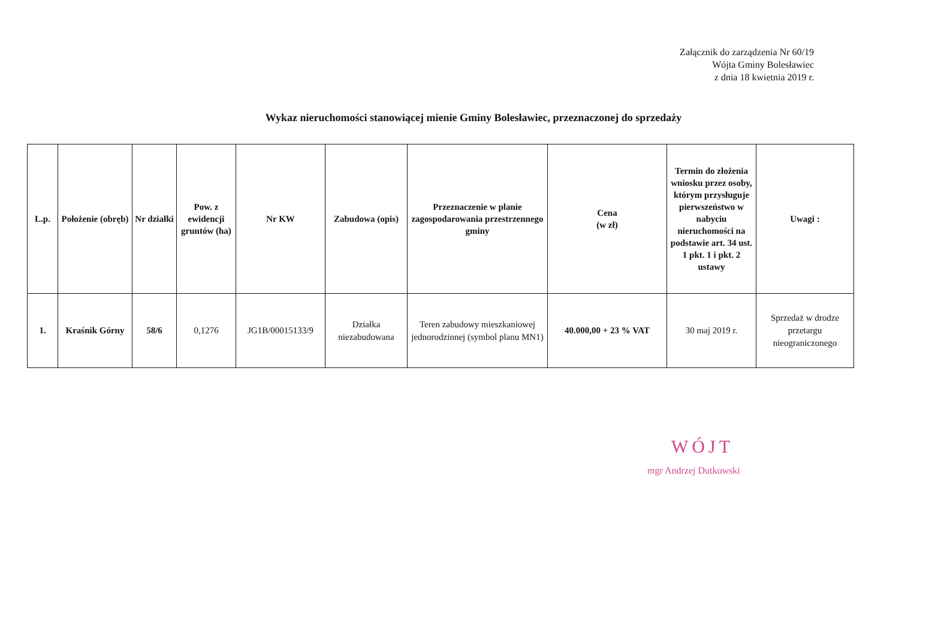Załącznik do zarządzenia Nr 60/19
Wójta Gminy Bolesławiec
z dnia 18 kwietnia 2019 r.
Wykaz nieruchomości stanowiącej mienie Gminy Bolesławiec, przeznaczonej do sprzedaży
| L.p. | Położenie (obręb) | Nr działki | Pow. z ewidencji gruntów (ha) | Nr KW | Zabudowa (opis) | Przeznaczenie w planie zagospodarowania przestrzennego gminy | Cena (w zł) | Termin do złożenia wniosku przez osoby, którym przysługuje pierwszeństwo w nabyciu nieruchomości na podstawie art. 34 ust. 1 pkt. 1 i pkt. 2 ustawy | Uwagi : |
| --- | --- | --- | --- | --- | --- | --- | --- | --- | --- |
| 1. | Kraśnik Górny | 58/6 | 0,1276 | JG1B/00015133/9 | Działka niezabudowana | Teren zabudowy mieszkaniowej jednorodzinnej (symbol planu MN1) | 40.000,00 + 23 % VAT | 30 maj 2019 r. | Sprzedaż w drodze przetargu nieograniczonego |
WÓJT
mgr Andrzej Dutkowski